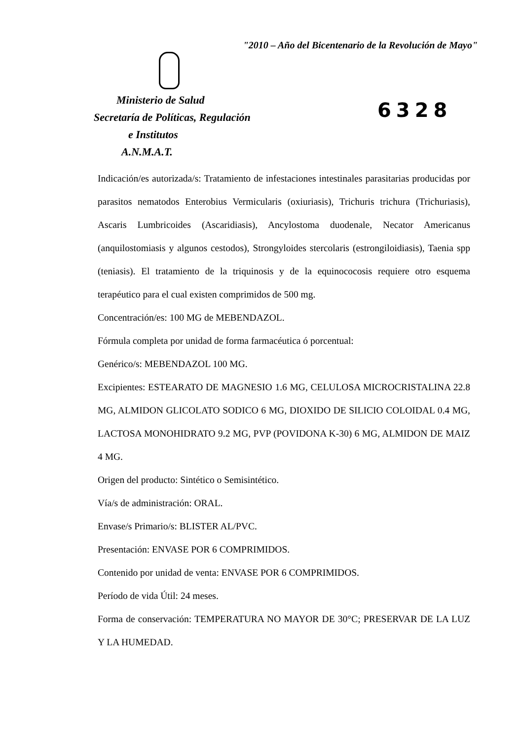"2010 – Año del Bicentenario de la Revolución de Mayo"
Ministerio de Salud
Secretaría de Políticas, Regulación
e Institutos
A.N.M.A.T.
6328
Indicación/es autorizada/s: Tratamiento de infestaciones intestinales parasitarias producidas por parasitos nematodos Enterobius Vermicularis (oxiuriasis), Trichuris trichura (Trichuriasis), Ascaris Lumbricoides (Ascaridiasis), Ancylostoma duodenale, Necator Americanus (anquilostomiasis y algunos cestodos), Strongyloides stercolaris (estrongiloidiasis), Taenia spp (teniasis). El tratamiento de la triquinosis y de la equinococosis requiere otro esquema terapéutico para el cual existen comprimidos de 500 mg.
Concentración/es: 100 MG de MEBENDAZOL.
Fórmula completa por unidad de forma farmacéutica ó porcentual:
Genérico/s: MEBENDAZOL 100 MG.
Excipientes: ESTEARATO DE MAGNESIO 1.6 MG, CELULOSA MICROCRISTALINA 22.8 MG, ALMIDON GLICOLATO SODICO 6 MG, DIOXIDO DE SILICIO COLOIDAL 0.4 MG, LACTOSA MONOHIDRATO 9.2 MG, PVP (POVIDONA K-30) 6 MG, ALMIDON DE MAIZ 4 MG.
Origen del producto: Sintético o Semisintético.
Vía/s de administración: ORAL.
Envase/s Primario/s: BLISTER AL/PVC.
Presentación: ENVASE POR 6 COMPRIMIDOS.
Contenido por unidad de venta: ENVASE POR 6 COMPRIMIDOS.
Período de vida Útil: 24 meses.
Forma de conservación: TEMPERATURA NO MAYOR DE 30°C; PRESERVAR DE LA LUZ Y LA HUMEDAD.